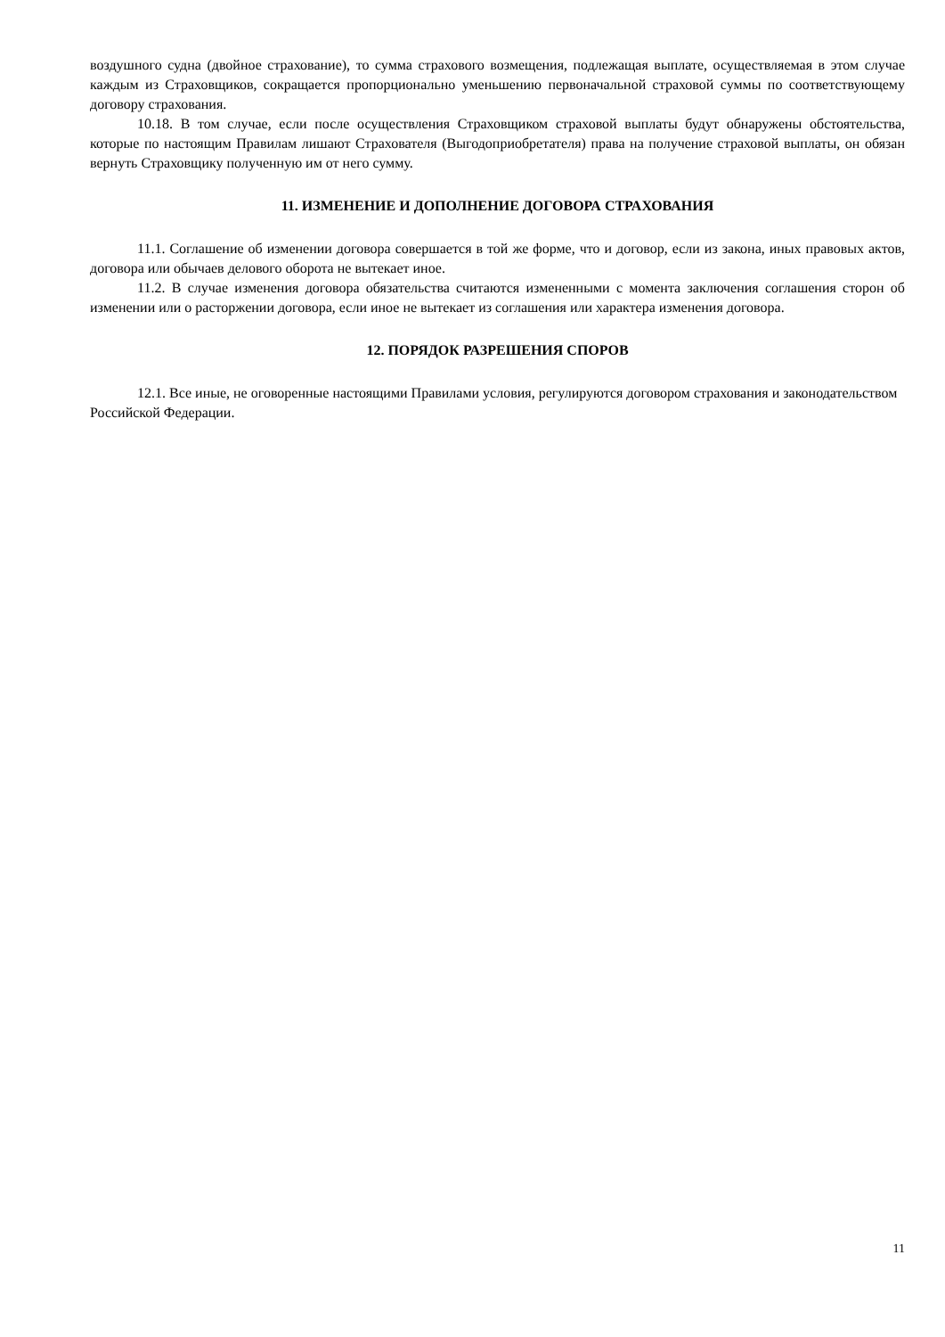воздушного судна (двойное страхование), то сумма страхового возмещения, подлежащая выплате, осуществляемая в этом случае каждым из Страховщиков, сокращается пропорционально уменьшению первоначальной страховой суммы по соответствующему договору страхования.
10.18. В том случае, если после осуществления Страховщиком страховой выплаты будут обнаружены обстоятельства, которые по настоящим Правилам лишают Страхователя (Выгодоприобретателя) права на получение страховой выплаты, он обязан вернуть Страховщику полученную им от него сумму.
11. ИЗМЕНЕНИЕ И ДОПОЛНЕНИЕ ДОГОВОРА СТРАХОВАНИЯ
11.1. Соглашение об изменении договора совершается в той же форме, что и договор, если из закона, иных правовых актов, договора или обычаев делового оборота не вытекает иное.
11.2. В случае изменения договора обязательства считаются измененными с момента заключения соглашения сторон об изменении или о расторжении договора, если иное не вытекает из соглашения или характера изменения договора.
12. ПОРЯДОК РАЗРЕШЕНИЯ СПОРОВ
12.1. Все иные, не оговоренные настоящими Правилами условия, регулируются договором страхования и законодательством Российской Федерации.
11